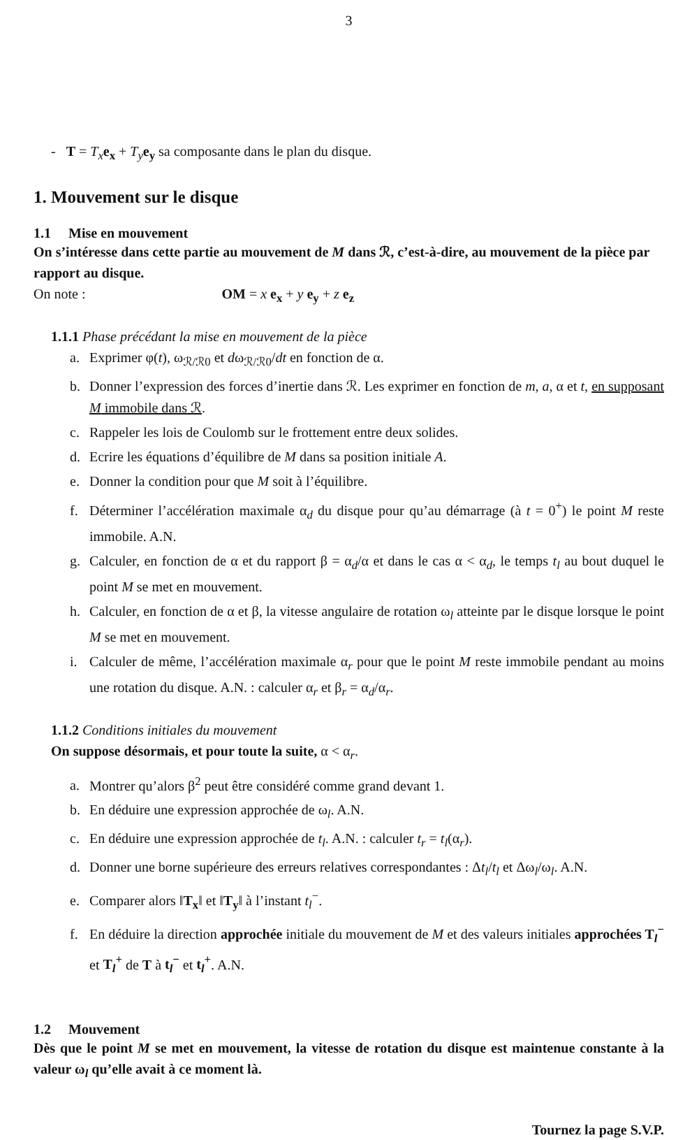3
- T = T<sub>x</sub> e<sub>x</sub> + T<sub>y</sub> e<sub>y</sub> sa composante dans le plan du disque.
1. Mouvement sur le disque
1.1 Mise en mouvement
On s’intéresse dans cette partie au mouvement de M dans ℛ, c’est-à-dire, au mouvement de la pièce par rapport au disque.
On note : OM = x e<sub>x</sub> + y e<sub>y</sub> + z e<sub>z</sub>
1.1.1 Phase précédant la mise en mouvement de la pièce
a. Exprimer φ(t), ω<sub>ℛ/ℛ0</sub> et dω<sub>ℛ/ℛ0</sub>/dt en fonction de α.
b. Donner l’expression des forces d’inertie dans ℛ. Les exprimer en fonction de m, a, α et t, en supposant M immobile dans ℛ.
c. Rappeler les lois de Coulomb sur le frottement entre deux solides.
d. Ecrire les équations d’équilibre de M dans sa position initiale A.
e. Donner la condition pour que M soit à l’équilibre.
f. Déterminer l’accélération maximale α<sub>d</sub> du disque pour qu’au démarrage (à t = 0<sup>+</sup>) le point M reste immobile. A.N.
g. Calculer, en fonction de α et du rapport β = α<sub>d</sub>/α et dans le cas α < α<sub>d</sub>, le temps t<sub>l</sub> au bout duquel le point M se met en mouvement.
h. Calculer, en fonction de α et β, la vitesse angulaire de rotation ω<sub>l</sub> atteinte par le disque lorsque le point M se met en mouvement.
i. Calculer de même, l’accélération maximale α<sub>r</sub> pour que le point M reste immobile pendant au moins une rotation du disque. A.N. : calculer α<sub>r</sub> et β<sub>r</sub> = α<sub>d</sub>/α<sub>r</sub>.
1.1.2 Conditions initiales du mouvement
On suppose désormais, et pour toute la suite, α < α<sub>r</sub>.
a. Montrer qu’alors β<sup>2</sup> peut être considéré comme grand devant 1.
b. En déduire une expression approchée de ω<sub>l</sub>. A.N.
c. En déduire une expression approchée de t<sub>l</sub>. A.N. : calculer t<sub>r</sub> = t<sub>l</sub>(α<sub>r</sub>).
d. Donner une borne supérieure des erreurs relatives correspondantes : Δt<sub>l</sub>/t<sub>l</sub> et Δω<sub>l</sub>/ω<sub>l</sub>. A.N.
e. Comparer alors ‖T<sub>x</sub>‖ et ‖T<sub>y</sub>‖ à l’instant t<sub>l</sub><sup>−</sup>.
f. En déduire la direction approchée initiale du mouvement de M et des valeurs initiales approchées T<sub>l</sub><sup>−</sup> et T<sub>l</sub><sup>+</sup> de T à t<sub>l</sub><sup>−</sup> et t<sub>l</sub><sup>+</sup>. A.N.
1.2 Mouvement
Dès que le point M se met en mouvement, la vitesse de rotation du disque est maintenue constante à la valeur ω<sub>l</sub> qu’elle avait à ce moment là.
Tournez la page S.V.P.